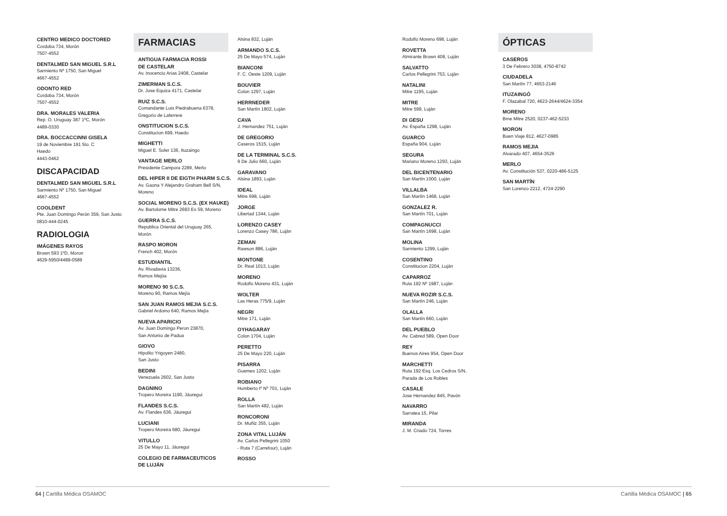CENTRO MEDICO DOCTORED
Cordoba 734, Morón
7507-4552
DENTALMED SAN MIGUEL S.R.L
Sarmiento Nº 1750, San Miguel
4667-4552
ODONTO RED
Cordoba 734, Morón
7507-4552
DRA. MORALES VALERIA
Rep. O. Uruguay 387 1ºC, Morón
4489-0330
DRA. BOCCACCINNI GISELA
19 de Noviembre 191 5to. C
Haedo
4443-0462
DISCAPACIDAD
DENTALMED SAN MIGUEL S.R.L
Sarmiento Nº 1750, San Miguel
4667-4552
COOLDENT
Pte. Juan Domingo Perón 359, San Justo
0810-444-0245
RADIOLOGIA
IMÁGENES RAYOS
Brown 593 1ºD, Moron
4629-5950/4489-0589
FARMACIAS
ANTIGUA FARMACIA ROSSI
DE CASTELAR
Av. Inocencio Arias 2408, Castelar
ZIMERMAN S.C.S.
Dr. Jose Equiza 4171, Castelar
RUIZ S.C.S.
Comandante Luis Piedrabuena 6378,
Gregorio de Laferrere
ONSTITUCION S.C.S.
Constitucion 699, Haedo
MIGHETTI
Miguel E. Soler 136, Ituzaingo
VANTAGE MERLO
Presidente Campora 2289, Merlo
DEL HIPER II DE EIGTH PHARM S.C.S.
Av. Gaona Y Alejandro Graham Bell S/N,
Moreno
SOCIAL MORENO S.C.S. (EX HAUKE)
Av. Bartolome Mitre 2693 Ex 59, Moreno
GUERRA S.C.S.
Republica Oriental del Uruguay 265,
Morón
RASPO MORON
French 402, Morón
ESTUDIANTIL
Av. Rivadavia 13236,
Ramos Mejóa
MORENO 90 S.C.S.
Moreno 90, Ramos Mejía
SAN JUAN RAMOS MEJIA S.C.S.
Gabriel Ardoino 640, Ramos Mejía
NUEVA APARICIO
Av. Juan Domingo Peron 23870,
San Antonio de Padua
GIOVO
Hipolito Yrigoyen 2480,
San Justo
BEDINI
Venezuela 2602, San Justo
DAGNINO
Tropero Moreira 1190, Jáuregui
FLANDES S.C.S.
Av. Flandes 636, Jáuregui
LUCIANI
Tropero Moreira 680, Jáuregui
VITULLO
25 De Mayo 11, Jáuregui
COLEGIO DE FARMACEUTICOS
DE LUJÁN
Alsina 832, Luján
ARMANDO S.C.S.
25 De Mayo 574, Luján
BIANCONI
F. C. Oeste 1209, Luján
BOUVIER
Colon 1297, Luján
HERRNEDER
San Martín 1802, Luján
CAVA
J. Hernandez 751, Luján
DE GREGORIO
Caseros 1515, Luján
DE LA TERMINAL S.C.S.
9 De Julio 660, Luján
GARAVANO
Alsina 1893, Luján
IDEAL
Mitre 698, Luján
JORGE
Libertad 1344, Luján
LORENZO CASEY
Lorenzo Casey 786, Luján
ZEMAN
Rawson 886, Luján
MONTONE
Dr. Real 1013, Luján
MORENO
Rodolfo Moreno 431, Luján
WOLTER
Las Heras 775/9, Luján
NEGRI
Mitre 171, Luján
OYHAGARAY
Colon 1704, Luján
PERETTO
25 De Mayo 220, Luján
PISARRA
Guemes 1202, Luján
ROBIANO
Humberto Iº Nº 701, Luján
ROLLA
San Martín 482, Luján
RONCORONI
Dr. Muñiz 355, Luján
ZONA VITAL LUJÁN
Av. Carlos Pellegrini 1050
- Ruta 7 (Carrefour), Luján
ROSSO
Rodolfo Moreno 698, Luján
ROVETTA
Almirante Brown 408, Luján
SALVATTO
Carlos Pellegrini 753, Luján
NATALINI
Mitre 1195, Luján
MITRE
Mitre 599, Luján
DI GESU
Av. España 1298, Luján
GUARCO
España 904, Luján
SEGURA
Mariano Moreno 1293, Luján
DEL BICENTENARIO
San Martín 1000, Luján
VILLALBA
San Martín 1468, Luján
GONZALEZ R.
San Martín 701, Luján
COMPAGNUCCI
San Martín 1698, Luján
MOLINA
Sarmiento 1299, Luján
COSENTINO
Constitucion 2204, Luján
CAPARROZ
Ruta 192 Nº 1987, Luján
NUEVA ROZIR S.C.S.
San Martín 246, Luján
OLALLA
San Martín 660, Luján
DEL PUEBLO
Av. Cabred 589, Open Door
REY
Buenos Aires 954, Open Door
MARCHETTI
Ruta 192 Esq. Los Cedros S/N,
Parada de Los Robles
CASALE
Jose Hernandez 845, Pavón
NAVARRO
Sarratea 15, Pilar
MIRANDA
J. M. Criado 724, Torres
ÓPTICAS
CASEROS
3 De Febrero 3038, 4750-8742
CIUDADELA
San Martín 77, 4653-2146
ITUZAINGÓ
F. Olazabal 720, 4623-2644/4624-3354
MORENO
Bme Mitre 2520, 0237-462-5233
MORON
Buen Viaje 812, 4627-0985
RAMOS MEJIA
Alvarado 407, 4654-3526
MERLO
Av. Constitución 537, 0220-486-5125
SAN MARTÍN
San Lorenzo 2212, 4724-2290
64 | Cartilla Médica OSAMOC Cartilla Médica OSAMOC | 65